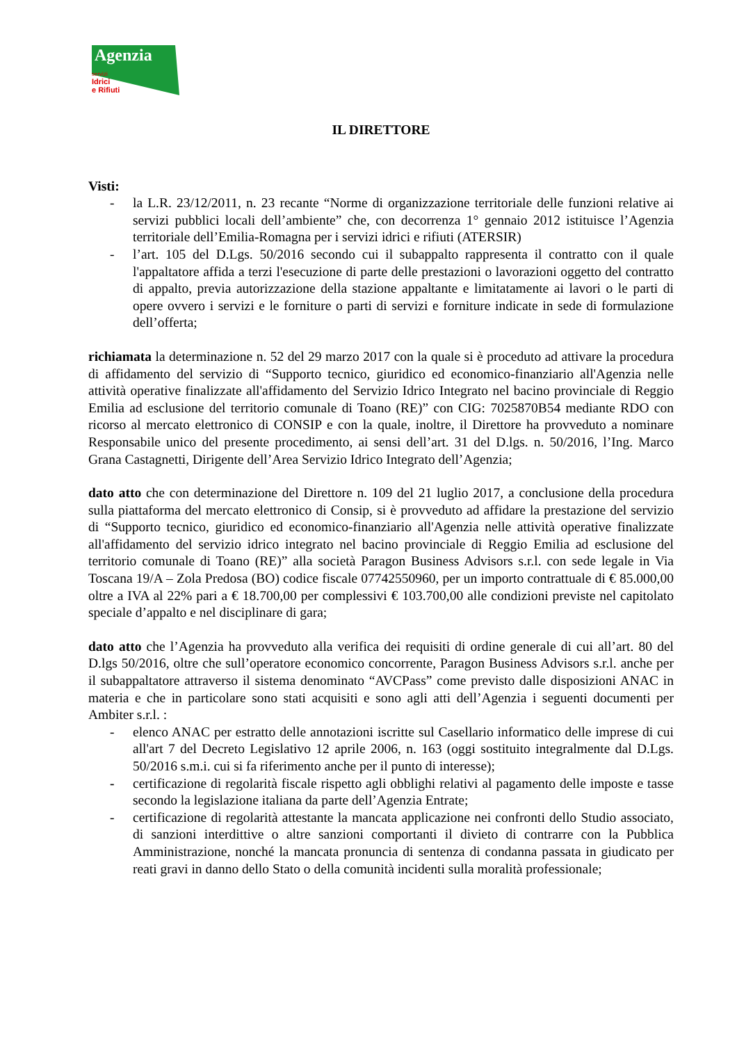Agenzia
servizi
Idrici
e Rifiuti
IL DIRETTORE
Visti:
- la L.R. 23/12/2011, n. 23 recante “Norme di organizzazione territoriale delle funzioni relative ai servizi pubblici locali dell’ambiente” che, con decorrenza 1° gennaio 2012 istituisce l’Agenzia territoriale dell’Emilia-Romagna per i servizi idrici e rifiuti (ATERSIR)
- l’art. 105 del D.Lgs. 50/2016 secondo cui il subappalto rappresenta il contratto con il quale l'appaltatore affida a terzi l'esecuzione di parte delle prestazioni o lavorazioni oggetto del contratto di appalto, previa autorizzazione della stazione appaltante e limitatamente ai lavori o le parti di opere ovvero i servizi e le forniture o parti di servizi e forniture indicate in sede di formulazione dell’offerta;
richiamata la determinazione n. 52 del 29 marzo 2017 con la quale si è proceduto ad attivare la procedura di affidamento del servizio di “Supporto tecnico, giuridico ed economico-finanziario all'Agenzia nelle attività operative finalizzate all'affidamento del Servizio Idrico Integrato nel bacino provinciale di Reggio Emilia ad esclusione del territorio comunale di Toano (RE)” con CIG: 7025870B54 mediante RDO con ricorso al mercato elettronico di CONSIP e con la quale, inoltre, il Direttore ha provveduto a nominare Responsabile unico del presente procedimento, ai sensi dell’art. 31 del D.lgs. n. 50/2016, l’Ing. Marco Grana Castagnetti, Dirigente dell’Area Servizio Idrico Integrato dell’Agenzia;
dato atto che con determinazione del Direttore n. 109 del 21 luglio 2017, a conclusione della procedura sulla piattaforma del mercato elettronico di Consip, si è provveduto ad affidare la prestazione del servizio di “Supporto tecnico, giuridico ed economico-finanziario all'Agenzia nelle attività operative finalizzate all'affidamento del servizio idrico integrato nel bacino provinciale di Reggio Emilia ad esclusione del territorio comunale di Toano (RE)” alla società Paragon Business Advisors s.r.l. con sede legale in Via Toscana 19/A – Zola Predosa (BO) codice fiscale 07742550960, per un importo contrattuale di € 85.000,00 oltre a IVA al 22% pari a € 18.700,00 per complessivi € 103.700,00 alle condizioni previste nel capitolato speciale d’appalto e nel disciplinare di gara;
dato atto che l’Agenzia ha provveduto alla verifica dei requisiti di ordine generale di cui all’art. 80 del D.lgs 50/2016, oltre che sull’operatore economico concorrente, Paragon Business Advisors s.r.l. anche per il subappaltatore attraverso il sistema denominato “AVCPass” come previsto dalle disposizioni ANAC in materia e che in particolare sono stati acquisiti e sono agli atti dell’Agenzia i seguenti documenti per Ambiter s.r.l. :
- elenco ANAC per estratto delle annotazioni iscritte sul Casellario informatico delle imprese di cui all'art 7 del Decreto Legislativo 12 aprile 2006, n. 163 (oggi sostituito integralmente dal D.Lgs. 50/2016 s.m.i. cui si fa riferimento anche per il punto di interesse);
- certificazione di regolarità fiscale rispetto agli obblighi relativi al pagamento delle imposte e tasse secondo la legislazione italiana da parte dell’Agenzia Entrate;
- certificazione di regolarità attestante la mancata applicazione nei confronti dello Studio associato, di sanzioni interdittive o altre sanzioni comportanti il divieto di contrarre con la Pubblica Amministrazione, nonché la mancata pronuncia di sentenza di condanna passata in giudicato per reati gravi in danno dello Stato o della comunità incidenti sulla moralità professionale;